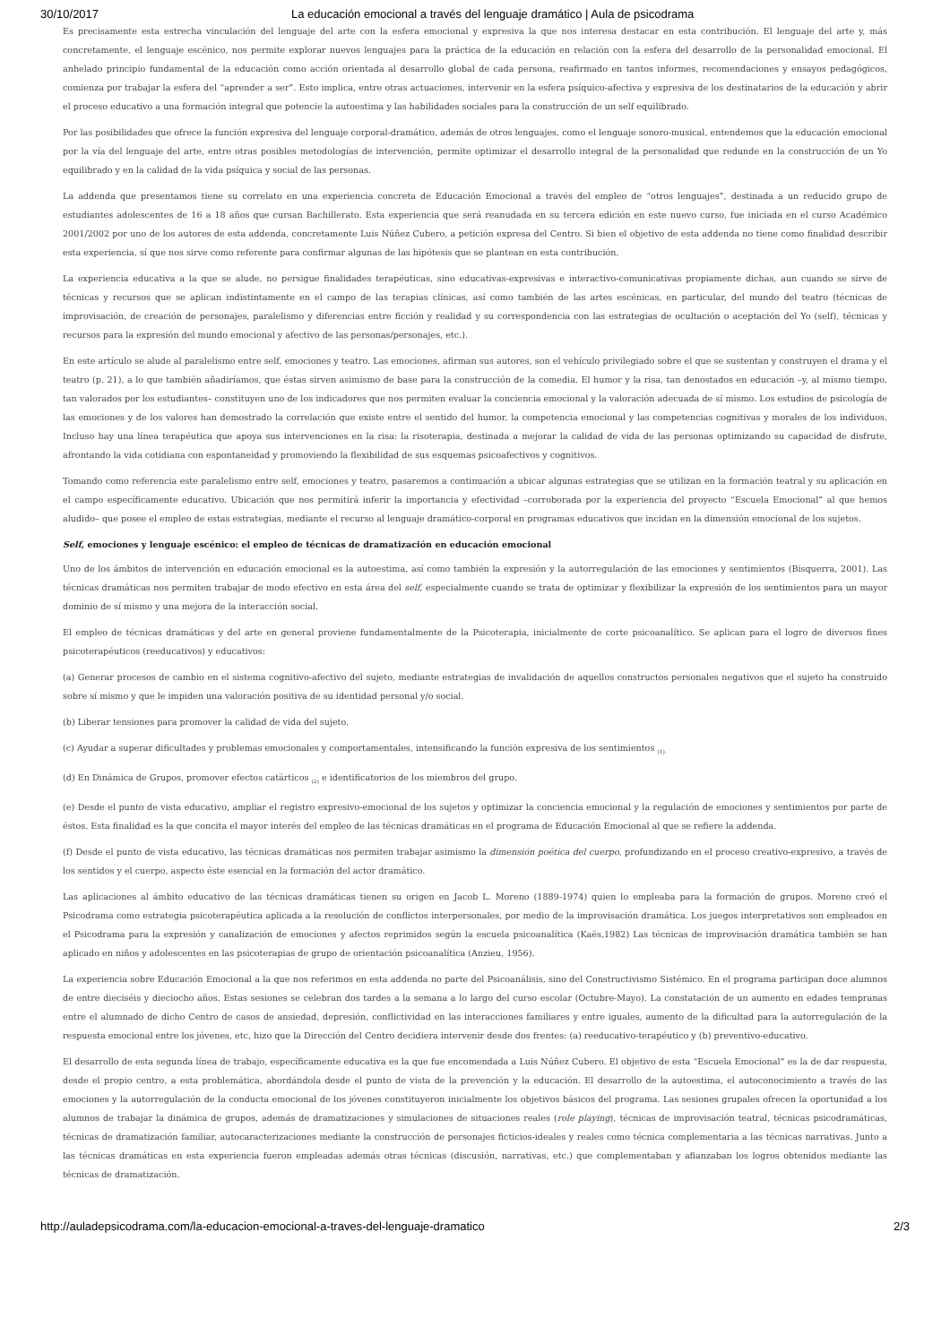30/10/2017 La educación emocional a través del lenguaje dramático | Aula de psicodrama
Es precisamente esta estrecha vinculación del lenguaje del arte con la esfera emocional y expresiva la que nos interesa destacar en esta contribución. El lenguaje del arte y, más concretamente, el lenguaje escénico, nos permite explorar nuevos lenguajes para la práctica de la educación en relación con la esfera del desarrollo de la personalidad emocional. El anhelado principio fundamental de la educación como acción orientada al desarrollo global de cada persona, reafirmado en tantos informes, recomendaciones y ensayos pedagógicos, comienza por trabajar la esfera del “aprender a ser”. Esto implica, entre otras actuaciones, intervenir en la esfera psíquico-afectiva y expresiva de los destinatarios de la educación y abrir el proceso educativo a una formación integral que potencie la autoestima y las habilidades sociales para la construcción de un self equilibrado.
Por las posibilidades que ofrece la función expresiva del lenguaje corporal-dramático, además de otros lenguajes, como el lenguaje sonoro-musical, entendemos que la educación emocional por la vía del lenguaje del arte, entre otras posibles metodologías de intervención, permite optimizar el desarrollo integral de la personalidad que redunde en la construcción de un Yo equilibrado y en la calidad de la vida psíquica y social de las personas.
La addenda que presentamos tiene su correlato en una experiencia concreta de Educación Emocional a través del empleo de “otros lenguajes”, destinada a un reducido grupo de estudiantes adolescentes de 16 a 18 años que cursan Bachillerato. Esta experiencia que será reanudada en su tercera edición en este nuevo curso, fue iniciada en el curso Académico 2001/2002 por uno de los autores de esta addenda, concretamente Luis Núñez Cubero, a petición expresa del Centro. Si bien el objetivo de esta addenda no tiene como finalidad describir esta experiencia, sí que nos sirve como referente para confirmar algunas de las hipótesis que se plantean en esta contribución.
La experiencia educativa a la que se alude, no persigue finalidades terapéuticas, sino educativas-expresivas e interactivo-comunicativas propiamente dichas, aun cuando se sirve de técnicas y recursos que se aplican indistintamente en el campo de las terapias clínicas, así como también de las artes escénicas, en particular, del mundo del teatro (técnicas de improvisación, de creación de personajes, paralelismo y diferencias entre ficción y realidad y su correspondencia con las estrategias de ocultación o aceptación del Yo (self), técnicas y recursos para la expresión del mundo emocional y afectivo de las personas/personajes, etc.).
En este artículo se alude al paralelismo entre self, emociones y teatro. Las emociones, afirman sus autores, son el vehículo privilegiado sobre el que se sustentan y construyen el drama y el teatro (p. 21), a lo que también añadiríamos, que éstas sirven asimismo de base para la construcción de la comedia. El humor y la risa, tan denostados en educación –y, al mismo tiempo, tan valorados por los estudiantes– constituyen uno de los indicadores que nos permiten evaluar la conciencia emocional y la valoración adecuada de sí mismo. Los estudios de psicología de las emociones y de los valores han demostrado la correlación que existe entre el sentido del humor, la competencia emocional y las competencias cognitivas y morales de los individuos. Incluso hay una línea terapéutica que apoya sus intervenciones en la risa: la risoterapia, destinada a mejorar la calidad de vida de las personas optimizando su capacidad de disfrute, afrontando la vida cotidiana con espontaneidad y promoviendo la flexibilidad de sus esquemas psicoafectivos y cognitivos.
Tomando como referencia este paralelismo entre self, emociones y teatro, pasaremos a continuación a ubicar algunas estrategias que se utilizan en la formación teatral y su aplicación en el campo específicamente educativo. Ubicación que nos permitirá inferir la importancia y efectividad –corroborada por la experiencia del proyecto “Escuela Emocional” al que hemos aludido– que posee el empleo de estas estrategias, mediante el recurso al lenguaje dramático-corporal en programas educativos que incidan en la dimensión emocional de los sujetos.
Self, emociones y lenguaje escénico: el empleo de técnicas de dramatización en educación emocional
Uno de los ámbitos de intervención en educación emocional es la autoestima, así como también la expresión y la autorregulación de las emociones y sentimientos (Bisquerra, 2001). Las técnicas dramáticas nos permiten trabajar de modo efectivo en esta área del self, especialmente cuando se trata de optimizar y flexibilizar la expresión de los sentimientos para un mayor dominio de sí mismo y una mejora de la interacción social.
El empleo de técnicas dramáticas y del arte en general proviene fundamentalmente de la Psicoterapia, inicialmente de corte psicoanalítico. Se aplican para el logro de diversos fines psicoterapéuticos (reeducativos) y educativos:
(a) Generar procesos de cambio en el sistema cognitivo-afectivo del sujeto, mediante estrategias de invalidación de aquellos constructos personales negativos que el sujeto ha construido sobre sí mismo y que le impiden una valoración positiva de su identidad personal y/o social.
(b) Liberar tensiones para promover la calidad de vida del sujeto.
(c) Ayudar a superar dificultades y problemas emocionales y comportamentales, intensificando la función expresiva de los sentimientos <sub>(1).</sub>
(d) En Dinámica de Grupos, promover efectos catárticos <sub>(2)</sub> e identificatorios de los miembros del grupo.
(e) Desde el punto de vista educativo, ampliar el registro expresivo-emocional de los sujetos y optimizar la conciencia emocional y la regulación de emociones y sentimientos por parte de éstos. Esta finalidad es la que concita el mayor interés del empleo de las técnicas dramáticas en el programa de Educación Emocional al que se refiere la addenda.
(f) Desde el punto de vista educativo, las técnicas dramáticas nos permiten trabajar asimismo la dimensión poética del cuerpo, profundizando en el proceso creativo-expresivo, a través de los sentidos y el cuerpo, aspecto éste esencial en la formación del actor dramático.
Las aplicaciones al ámbito educativo de las técnicas dramáticas tienen su origen en Jacob L. Moreno (1889-1974) quien lo empleaba para la formación de grupos. Moreno creó el Psicodrama como estrategia psicoterapéutica aplicada a la resolución de conflictos interpersonales, por medio de la improvisación dramática. Los juegos interpretativos son empleados en el Psicodrama para la expresión y canalización de emociones y afectos reprimidos según la escuela psicoanalítica (Kaës,1982) Las técnicas de improvisación dramática también se han aplicado en niños y adolescentes en las psicoterapias de grupo de orientación psicoanalítica (Anzieu, 1956).
La experiencia sobre Educación Emocional a la que nos referimos en esta addenda no parte del Psicoanálisis, sino del Constructivismo Sistémico. En el programa participan doce alumnos de entre dieciséis y dieciocho años. Estas sesiones se celebran dos tardes a la semana a lo largo del curso escolar (Octubre-Mayo). La constatación de un aumento en edades tempranas entre el alumnado de dicho Centro de casos de ansiedad, depresión, conflictividad en las interacciones familiares y entre iguales, aumento de la dificultad para la autorregulación de la respuesta emocional entre los jóvenes, etc, hizo que la Dirección del Centro decidiera intervenir desde dos frentes: (a) reeducativo-terapéutico y (b) preventivo-educativo.
El desarrollo de esta segunda línea de trabajo, específicamente educativa es la que fue encomendada a Luis Núñez Cubero. El objetivo de esta “Escuela Emocional” es la de dar respuesta, desde el propio centro, a esta problemática, abordándola desde el punto de vista de la prevención y la educación. El desarrollo de la autoestima, el autoconocimiento a través de las emociones y la autorregulación de la conducta emocional de los jóvenes constituyeron inicialmente los objetivos básicos del programa. Las sesiones grupales ofrecen la oportunidad a los alumnos de trabajar la dinámica de grupos, además de dramatizaciones y simulaciones de situaciones reales (role playing), técnicas de improvisación teatral, técnicas psicodramáticas, técnicas de dramatización familiar, autocaracterizaciones mediante la construcción de personajes ficticios-ideales y reales como técnica complementaria a las técnicas narrativas. Junto a las técnicas dramáticas en esta experiencia fueron empleadas además otras técnicas (discusión, narrativas, etc.) que complementaban y afianzaban los logros obtenidos mediante las técnicas de dramatización.
http://auladepsicodrama.com/la-educacion-emocional-a-traves-del-lenguaje-dramatico 2/3